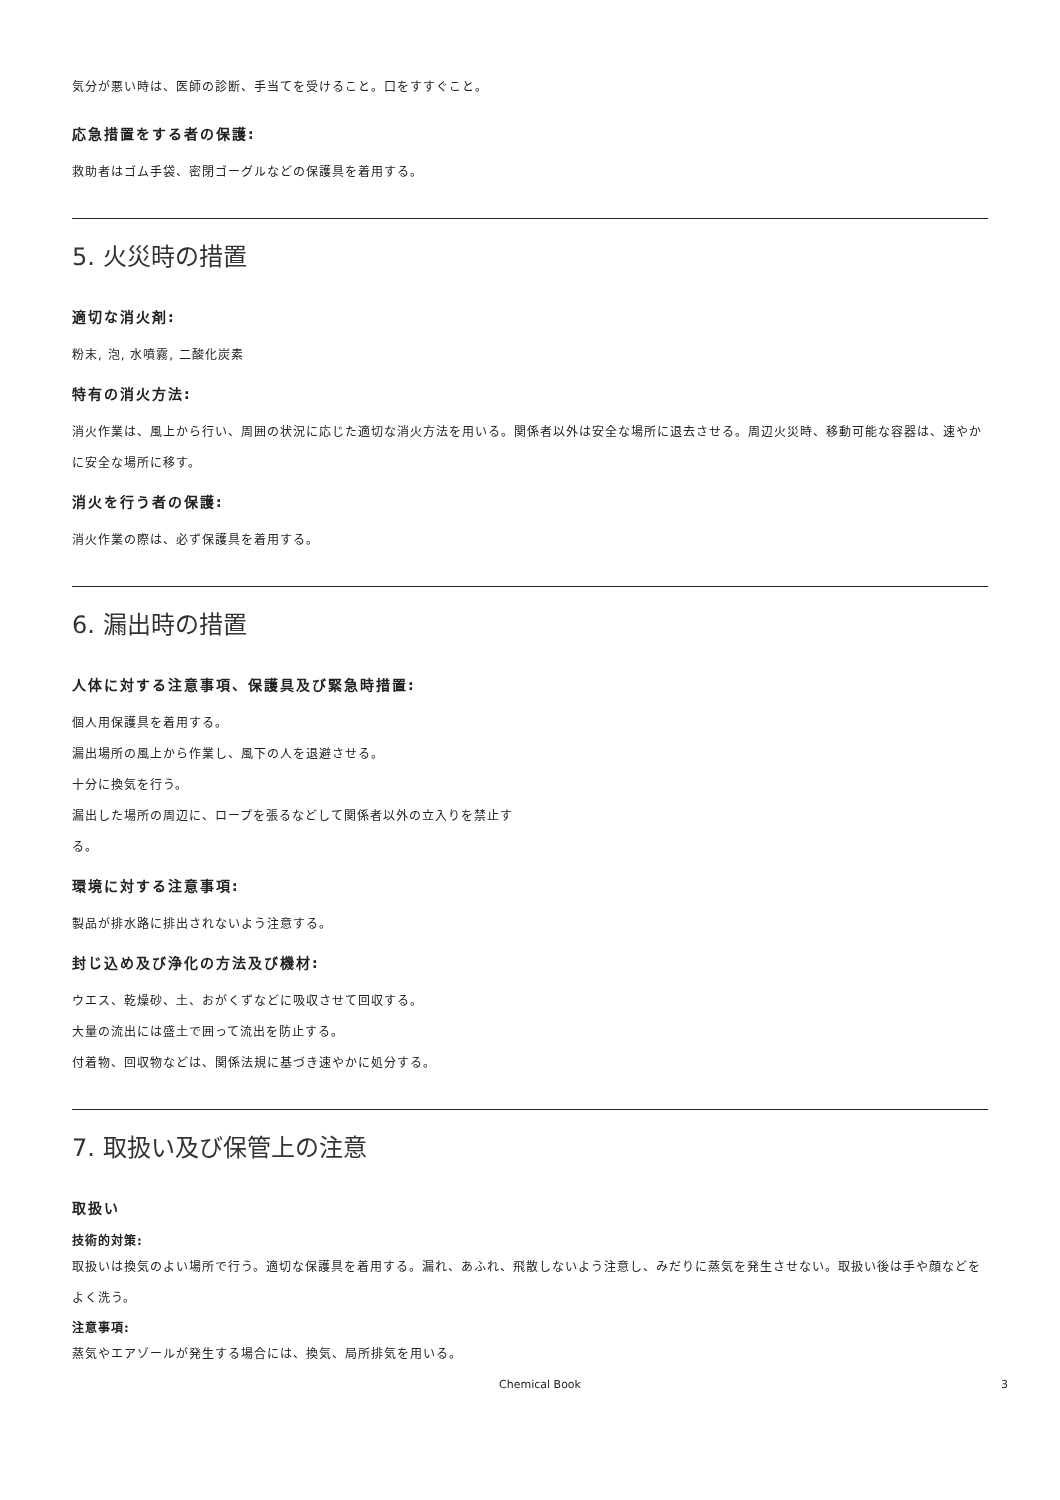気分が悪い時は、医師の診断、手当てを受けること。口をすすぐこと。
応急措置をする者の保護:
救助者はゴム手袋、密閉ゴーグルなどの保護具を着用する。
5. 火災時の措置
適切な消火剤:
粉末, 泡, 水噴霧, 二酸化炭素
特有の消火方法:
消火作業は、風上から行い、周囲の状況に応じた適切な消火方法を用いる。関係者以外は安全な場所に退去させる。周辺火災時、移動可能な容器は、速やかに安全な場所に移す。
消火を行う者の保護:
消火作業の際は、必ず保護具を着用する。
6. 漏出時の措置
人体に対する注意事項、保護具及び緊急時措置:
個人用保護具を着用する。
漏出場所の風上から作業し、風下の人を退避させる。
十分に換気を行う。
漏出した場所の周辺に、ロープを張るなどして関係者以外の立入りを禁止す
る。
環境に対する注意事項:
製品が排水路に排出されないよう注意する。
封じ込め及び浄化の方法及び機材:
ウエス、乾燥砂、土、おがくずなどに吸収させて回収する。
大量の流出には盛土で囲って流出を防止する。
付着物、回収物などは、関係法規に基づき速やかに処分する。
7. 取扱い及び保管上の注意
取扱い
技術的対策:
取扱いは換気のよい場所で行う。適切な保護具を着用する。漏れ、あふれ、飛散しないよう注意し、みだりに蒸気を発生させない。取扱い後は手や顔などをよく洗う。
注意事項:
蒸気やエアゾールが発生する場合には、換気、局所排気を用いる。
Chemical Book 3